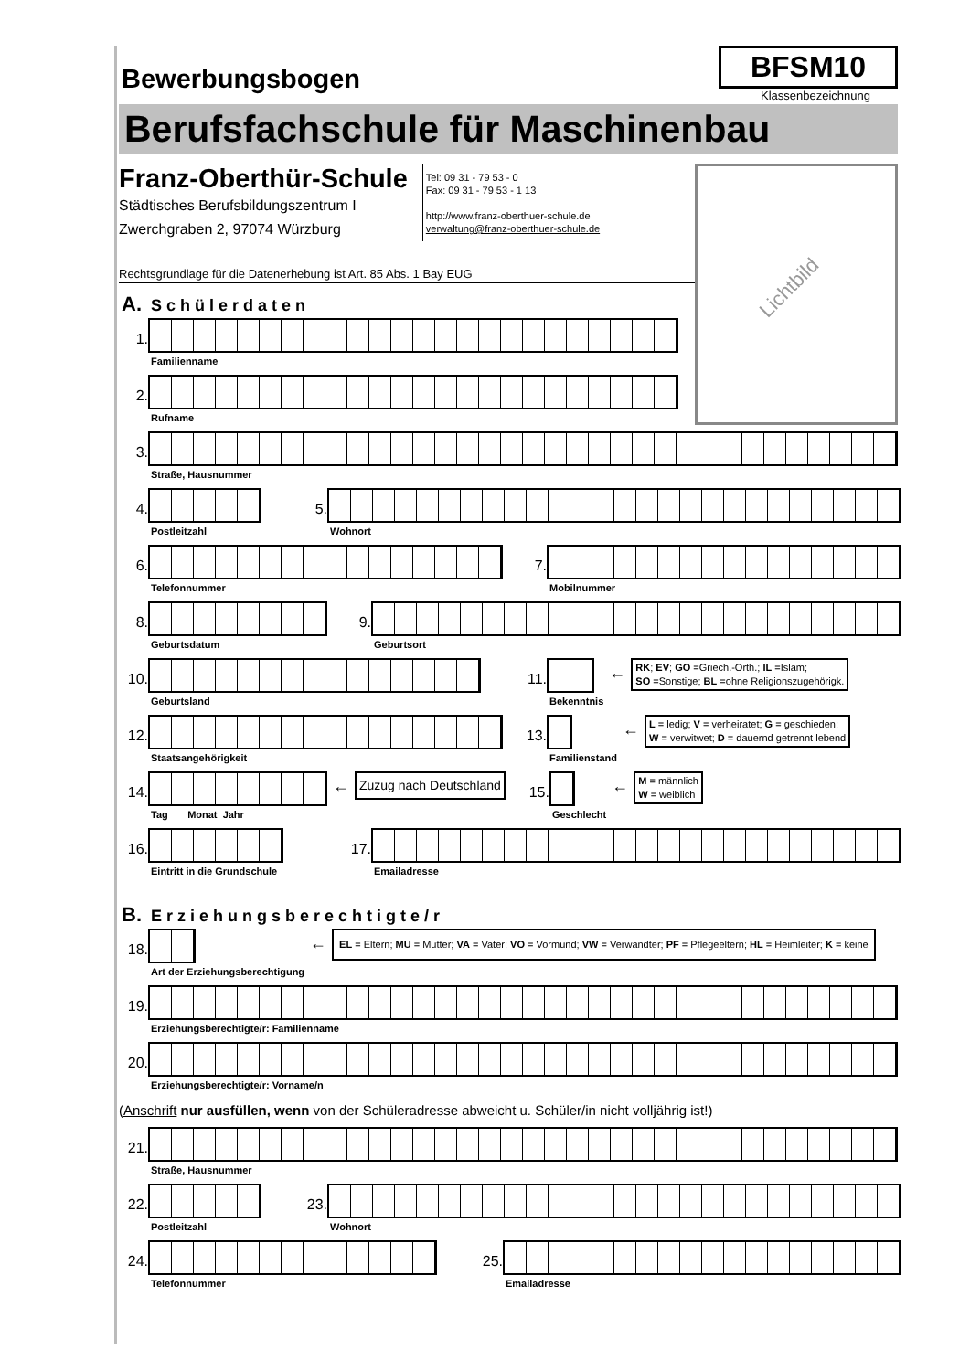Bewerbungsbogen
BFSM10
Klassenbezeichnung
Berufsfachschule für Maschinenbau
Franz-Oberthür-Schule
Städtisches Berufsbildungszentrum I
Zwerchgraben 2, 97074 Würzburg
Tel: 09 31 - 79 53 - 0
Fax: 09 31 - 79 53 - 1 13
http://www.franz-oberthuer-schule.de
verwaltung@franz-oberthuer-schule.de
Rechtsgrundlage für die Datenerhebung ist Art. 85 Abs. 1 Bay EUG
A. Schülerdaten
1.
Familienname
2.
Rufname
Lichtbild
3.
Straße, Hausnummer
4.
Postleitzahl
5.
Wohnort
6.
Telefonnummer
7.
Mobilnummer
8.
Geburtsdatum
9.
Geburtsort
10.
Geburtsland
11.
Bekenntnis
←
RK; EV; GO =Griech.-Orth.; IL =Islam;
SO =Sonstige; BL =ohne Religionszugehörigk.
12.
Staatsangehörigkeit
13.
Familienstand
←
L = ledig; V = verheiratet; G = geschieden;
W = verwitwet; D = dauernd getrennt lebend
14.
Tag Monat Jahr
←
Zuzug nach Deutschland
15.
Geschlecht
←
M = männlich
W = weiblich
16.
Eintritt in die Grundschule
17.
Emailadresse
B. Erziehungsberechtigte/r
18.
Art der Erziehungsberechtigung
←
EL = Eltern; MU = Mutter; VA = Vater; VO = Vormund; VW = Verwandter; PF = Pflegeeltern; HL = Heimleiter; K = keine
19.
Erziehungsberechtigte/r: Familienname
20.
Erziehungsberechtigte/r: Vorname/n
(Anschrift nur ausfüllen, wenn von der Schüleradresse abweicht u. Schüler/in nicht volljährig ist!)
21.
Straße, Hausnummer
22.
Postleitzahl
23.
Wohnort
24.
Telefonnummer
25.
Emailadresse